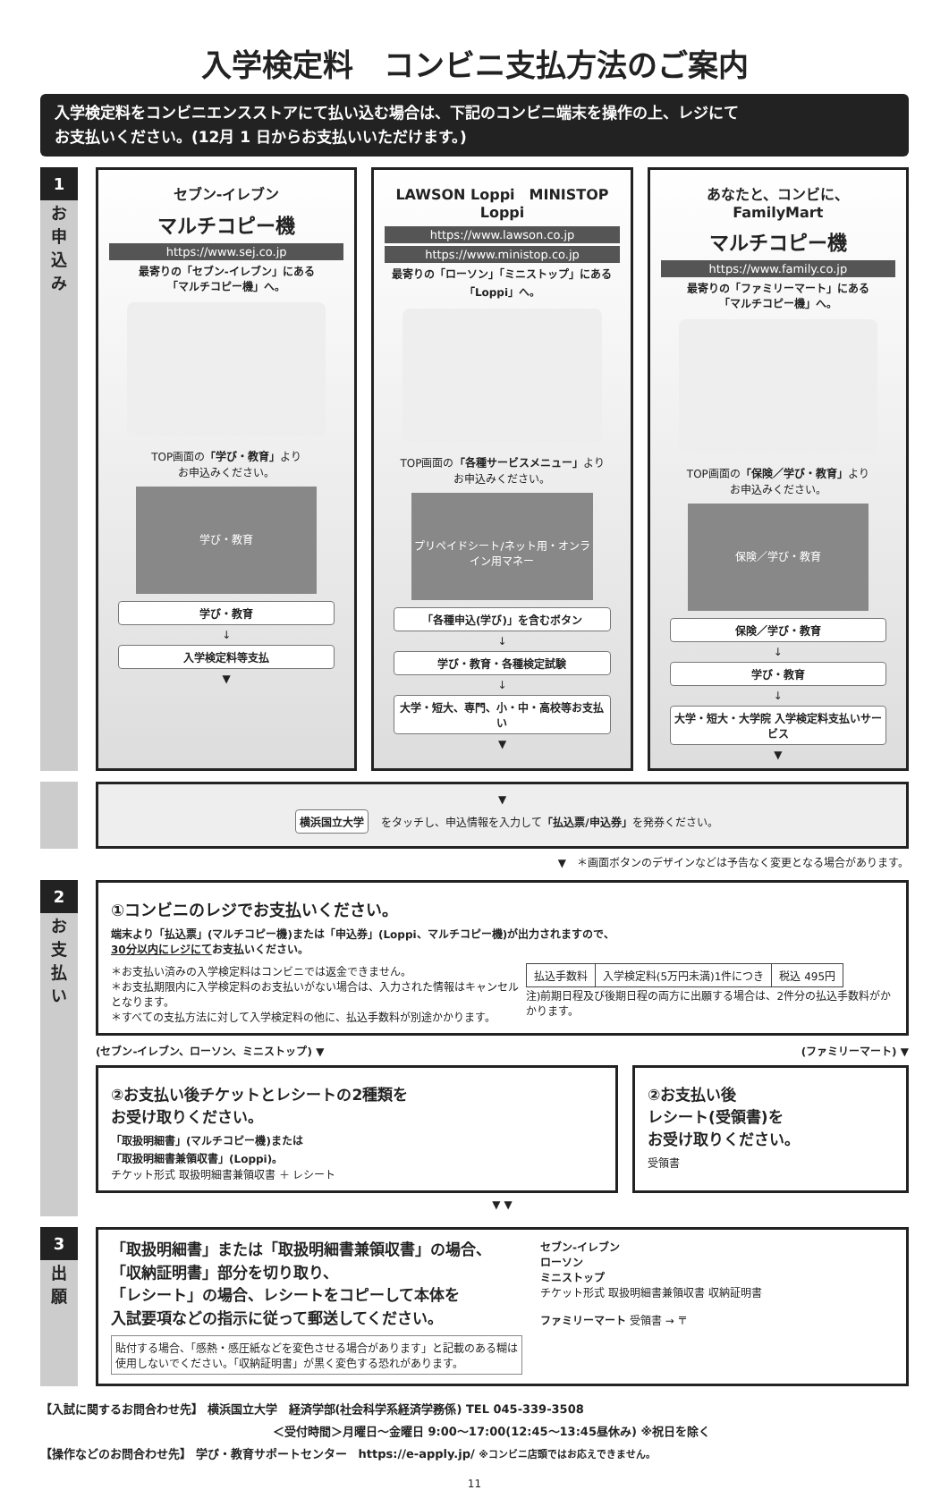入学検定料　コンビニ支払方法のご案内
入学検定料をコンビニエンスストアにて払い込む場合は、下記のコンビニ端末を操作の上、レジにて
お支払いください。(12月 1 日からお支払いいただけます。)
1
お
申
込
み
セブン-イレブン
マルチコピー機
https://www.sej.co.jp
最寄りの「セブン-イレブン」にある
「マルチコピー機」へ。
TOP画面の「学び・教育」より
お申込みください。
学び・教育
学び・教育
↓
入学検定料等支払
▼
LAWSON Loppi　MINISTOP Loppi
https://www.lawson.co.jp
https://www.ministop.co.jp
最寄りの「ローソン」「ミニストップ」にある
「Loppi」へ。
TOP画面の「各種サービスメニュー」より
お申込みください。
プリペイドシート/ネット用・オンライン用マネー
「各種申込(学び)」を含むボタン
↓
学び・教育・各種検定試験
↓
大学・短大、専門、小・中・高校等お支払い
▼
あなたと、コンビに、 FamilyMart
マルチコピー機
https://www.family.co.jp
最寄りの「ファミリーマート」にある
「マルチコピー機」へ。
TOP画面の「保険／学び・教育」より
お申込みください。
保険／学び・教育
保険／学び・教育
↓
学び・教育
↓
大学・短大・大学院 入学検定料支払いサービス
▼
▼
横浜国立大学 をタッチし、申込情報を入力して「払込票/申込券」を発券ください。
▼　＊画面ボタンのデザインなどは予告なく変更となる場合があります。
2
お
支
払
い
①コンビニのレジでお支払いください。
端末より「払込票」(マルチコピー機)または「申込券」(Loppi、マルチコピー機)が出力されますので、
30分以内にレジにてお支払いください。
＊お支払い済みの入学検定料はコンビニでは返金できません。
＊お支払期限内に入学検定料のお支払いがない場合は、入力された情報はキャンセルとなります。
＊すべての支払方法に対して入学検定料の他に、払込手数料が別途かかります。
| 払込手数料 | 入学検定料(5万円未満)1件につき | 税込 495円 |
注)前期日程及び後期日程の両方に出願する場合は、2件分の払込手数料がかかります。
(セブン-イレブン、ローソン、ミニストップ) ▼ (ファミリーマート) ▼
②お支払い後チケットとレシートの2種類を
お受け取りください。
「取扱明細書」(マルチコピー機)または
「取扱明細書兼領収書」(Loppi)。
チケット形式 取扱明細書兼領収書 ＋ レシート
②お支払い後
レシート(受領書)を
お受け取りください。
受領書
▼ ▼
3
出
願
「取扱明細書」または「取扱明細書兼領収書」の場合、
「収納証明書」部分を切り取り、
「レシート」の場合、レシートをコピーして本体を
入試要項などの指示に従って郵送してください。
貼付する場合、「感熱・感圧紙などを変色させる場合があります」と記載のある糊は
使用しないでください。「収納証明書」が黒く変色する恐れがあります。
セブン-イレブン
ローソン
ミニストップ
チケット形式 取扱明細書兼領収書 収納証明書
ファミリーマート 受領書 → 〒
【入試に関するお問合わせ先】 横浜国立大学　経済学部(社会科学系経済学務係) TEL 045-339-3508
＜受付時間＞月曜日～金曜日 9:00～17:00(12:45～13:45昼休み) ※祝日を除く
【操作などのお問合わせ先】 学び・教育サポートセンター　https://e-apply.jp/ ※コンビニ店頭ではお応えできません。
11